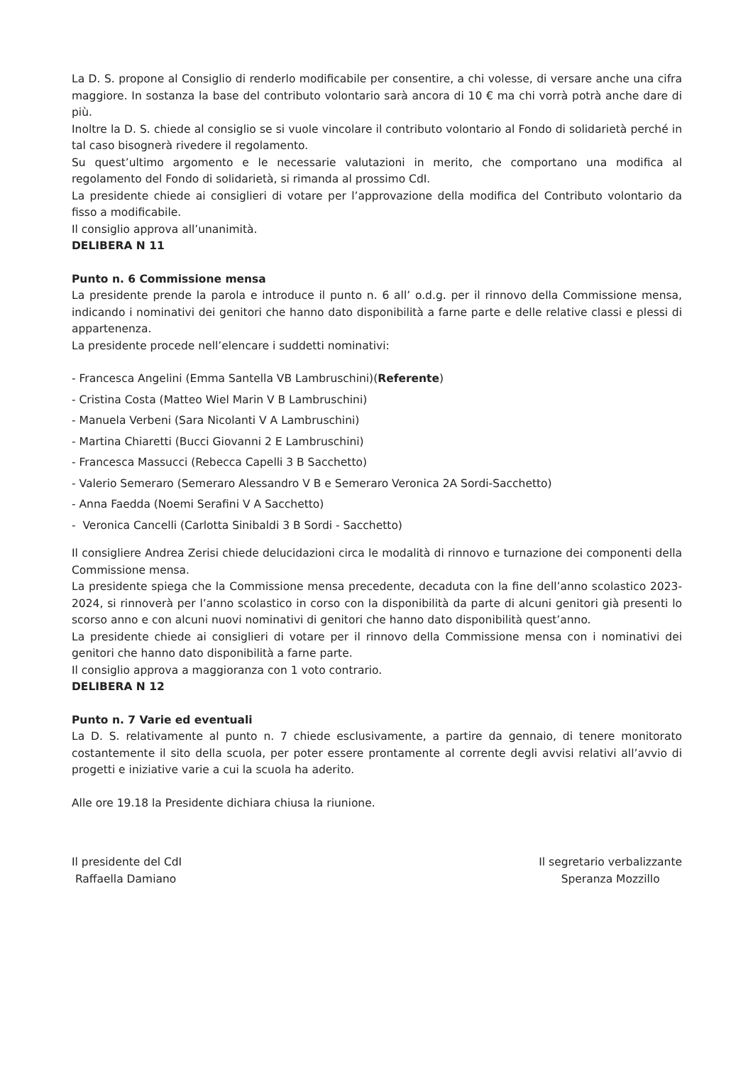La D. S. propone al Consiglio di renderlo modificabile per consentire, a chi volesse, di versare anche una cifra maggiore. In sostanza la base del contributo volontario sarà ancora di 10 € ma chi vorrà potrà anche dare di più.
Inoltre la D. S. chiede al consiglio se si vuole vincolare il contributo volontario al Fondo di solidarietà perché in tal caso bisognerà rivedere il regolamento.
Su quest’ultimo argomento e le necessarie valutazioni in merito, che comportano una modifica al regolamento del Fondo di solidarietà, si rimanda al prossimo CdI.
La presidente chiede ai consiglieri di votare per l’approvazione della modifica del Contributo volontario da fisso a modificabile.
Il consiglio approva all’unanimità.
DELIBERA N 11
Punto n. 6 Commissione mensa
La presidente prende la parola e introduce il punto n. 6 all’ o.d.g. per il rinnovo della Commissione mensa, indicando i nominativi dei genitori che hanno dato disponibilità a farne parte e delle relative classi e plessi di appartenenza.
La presidente procede nell’elencare i suddetti nominativi:
- Francesca Angelini (Emma Santella VB Lambruschini)(Referente)
- Cristina Costa (Matteo Wiel Marin V B Lambruschini)
- Manuela Verbeni (Sara Nicolanti V A Lambruschini)
- Martina Chiaretti (Bucci Giovanni 2 E Lambruschini)
- Francesca Massucci (Rebecca Capelli 3 B Sacchetto)
- Valerio Semeraro (Semeraro Alessandro V B e Semeraro Veronica 2A Sordi-Sacchetto)
- Anna Faedda (Noemi Serafini V A Sacchetto)
- Veronica Cancelli (Carlotta Sinibaldi 3 B Sordi - Sacchetto)
Il consigliere Andrea Zerisi chiede delucidazioni circa le modalità di rinnovo e turnazione dei componenti della Commissione mensa.
La presidente spiega che la Commissione mensa precedente, decaduta con la fine dell’anno scolastico 2023-2024, si rinnoverà per l’anno scolastico in corso con la disponibilità da parte di alcuni genitori già presenti lo scorso anno e con alcuni nuovi nominativi di genitori che hanno dato disponibilità quest’anno.
La presidente chiede ai consiglieri di votare per il rinnovo della Commissione mensa con i nominativi dei genitori che hanno dato disponibilità a farne parte.
Il consiglio approva a maggioranza con 1 voto contrario.
DELIBERA N 12
Punto n. 7 Varie ed eventuali
La D. S. relativamente al punto n. 7 chiede esclusivamente, a partire da gennaio, di tenere monitorato costantemente il sito della scuola, per poter essere prontamente al corrente degli avvisi relativi all’avvio di progetti e iniziative varie a cui la scuola ha aderito.
Alle ore 19.18 la Presidente dichiara chiusa la riunione.
Il presidente del CdI
Raffaella Damiano
Il segretario verbalizzante
Speranza Mozzillo